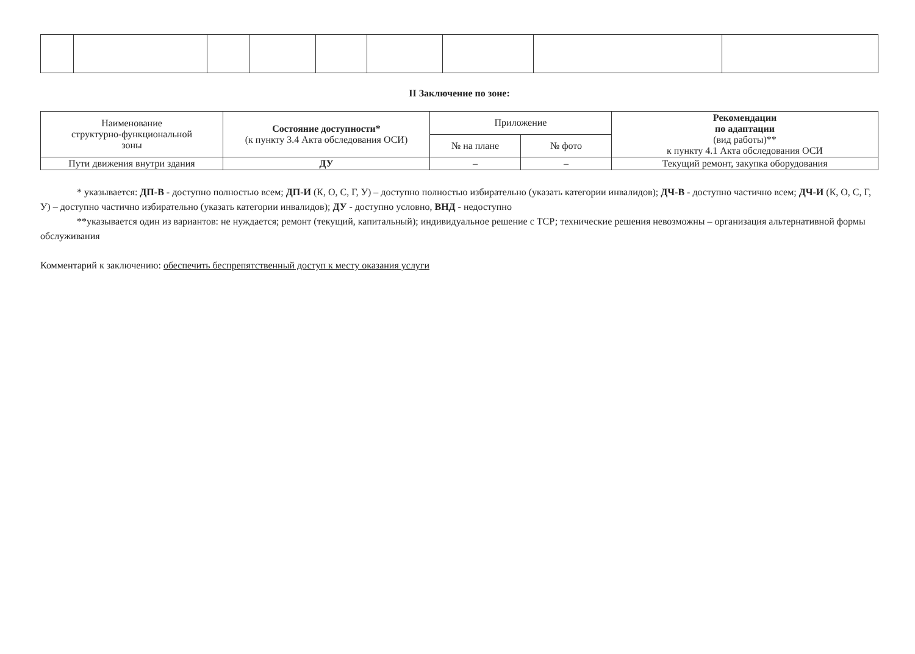II Заключение по зоне:
| Наименование структурно-функциональной зоны | Состояние доступности* (к пункту 3.4 Акта обследования ОСИ) | Приложение | | Рекомендации по адаптации (вид работы)** к пункту 4.1 Акта обследования ОСИ |
| --- | --- | --- | --- | --- |
| | | № на плане | № фото | |
| Пути движения внутри здания | ДУ | – | – | Текущий ремонт, закупка оборудования |
* указывается: ДП-В - доступно полностью всем; ДП-И (К, О, С, Г, У) – доступно полностью избирательно (указать категории инвалидов); ДЧ-В - доступно частично всем; ДЧ-И (К, О, С, Г, У) – доступно частично избирательно (указать категории инвалидов); ДУ - доступно условно, ВНД - недоступно
**указывается один из вариантов: не нуждается; ремонт (текущий, капитальный); индивидуальное решение с ТСР; технические решения невозможны – организация альтернативной формы обслуживания
Комментарий к заключению: обеспечить беспрепятственный доступ к месту оказания услуги